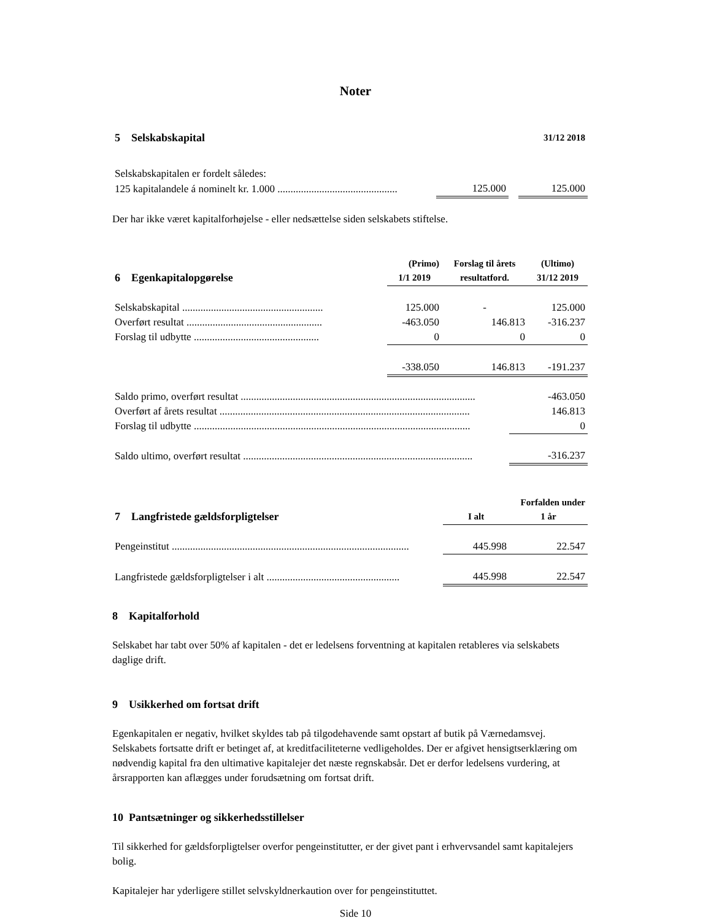Noter
| 5 Selskabskapital | | | 31/12 2018 |
| Selskabskapitalen er fordelt således: | | | |
| 125 kapitalandele á nominelt kr. 1.000 .............................................. | 125.000 | | 125.000 |
Der har ikke været kapitalforhøjelse - eller nedsættelse siden selskabets stiftelse.
| | (Primo) | Forslag til årets | (Ultimo) |
| 6 Egenkapitalopgørelse | 1/1 2019 | resultatford. | 31/12 2019 |
| Selskabskapital ...................................................... | 125.000 | - | 125.000 |
| Overført resultat .................................................... | -463.050 | 146.813 | -316.237 |
| Forslag til udbytte ................................................ | 0 | 0 | 0 |
| | -338.050 | 146.813 | -191.237 |
| Saldo primo, overført resultat .......................................................................................... | -463.050 |
| Overført af årets resultat ................................................................................................ | 146.813 |
| Forslag til udbytte .......................................................................................................... | 0 |
| Saldo ultimo, overført resultat ........................................................................................ | -316.237 |
| | | Forfalden under |
| 7 Langfristede gældsforpligtelser | I alt | 1 år |
| Pengeinstitut ........................................................................................... | 445.998 | 22.547 |
| Langfristede gældsforpligtelser i alt ................................................... | 445.998 | 22.547 |
8 Kapitalforhold
Selskabet har tabt over 50% af kapitalen - det er ledelsens forventning at kapitalen retableres via selskabets daglige drift.
9 Usikkerhed om fortsat drift
Egenkapitalen er negativ, hvilket skyldes tab på tilgodehavende samt opstart af butik på Værnedamsvej. Selskabets fortsatte drift er betinget af, at kreditfaciliteterne vedligeholdes. Der er afgivet hensigtserklæring om nødvendig kapital fra den ultimative kapitalejer det næste regnskabsår. Det er derfor ledelsens vurdering, at årsrapporten kan aflægges under forudsætning om fortsat drift.
10 Pantsætninger og sikkerhedsstillelser
Til sikkerhed for gældsforpligtelser overfor pengeinstitutter, er der givet pant i erhvervsandel samt kapitalejers bolig.
Kapitalejer har yderligere stillet selvskyldnerkaution over for pengeinstituttet.
Side 10